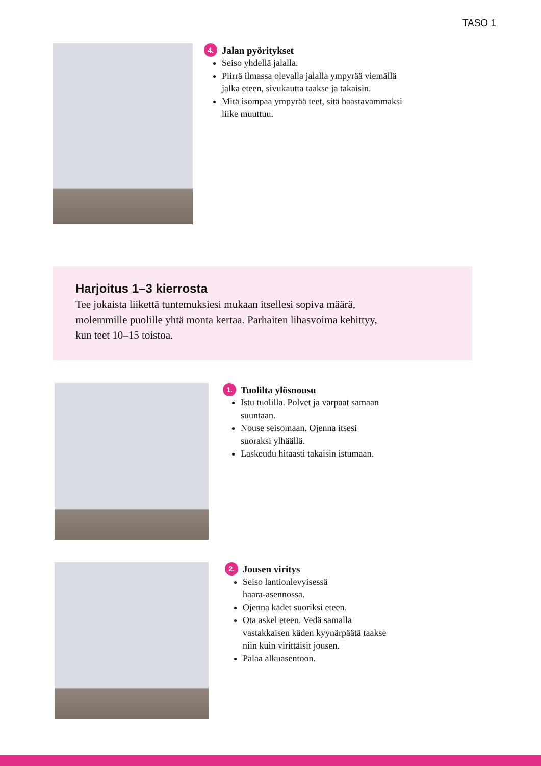TASO 1
4. Jalan pyöritykset
Seiso yhdellä jalalla.
Piirrä ilmassa olevalla jalalla ympyrää viemällä
jalka eteen, sivukautta taakse ja takaisin.
Mitä isompaa ympyrää teet, sitä haastavammaksi
liike muuttuu.
Harjoitus 1–3 kierrosta
Tee jokaista liikettä tuntemuksiesi mukaan itsellesi sopiva määrä,
molemmille puolille yhtä monta kertaa. Parhaiten lihasvoima kehittyy,
kun teet 10–15 toistoa.
1. Tuolilta ylösnousu
Istu tuolilla. Polvet ja varpaat samaan
suuntaan.
Nouse seisomaan. Ojenna itsesi
suoraksi ylhäällä.
Laskeudu hitaasti takaisin istumaan.
2. Jousen viritys
Seiso lantionlevyisessä
haara-asennossa.
Ojenna kädet suoriksi eteen.
Ota askel eteen. Vedä samalla
vastakkaisen käden kyynärpäätä taakse
niin kuin virittäisit jousen.
Palaa alkuasentoon.